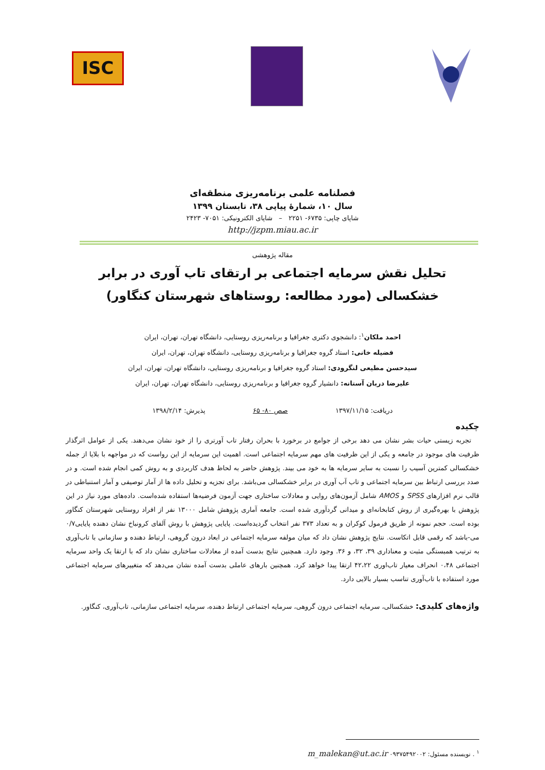ISC
فصلنامه علمی برنامه‌ریزی منطقه‌ای
سال ۱۰، شمارۀ پیاپی ۳۸، تابستان ۱۳۹۹
شاپای چاپی: ۶۷۳۵- ۲۲۵۱ – شاپای الکترونیکی: ۷۰۵۱- ۲۴۲۳
http://jzpm.miau.ac.ir
مقاله پژوهشی
تحلیل نقش سرمایه اجتماعی بر ارتقای تاب آوری در برابر خشکسالی (مورد مطالعه: روستاهای شهرستان کنگاور)
احمد ملکان<sup>۱</sup>: دانشجوی دکتری جغرافیا و برنامه‌ریزی روستایی، دانشگاه تهران، تهران، ایران
فضیله خانی: استاد گروه جغرافیا و برنامه‌ریزی روستایی، دانشگاه تهران، تهران، ایران
سیدحسن مطیعی لنگرودی: استاد گروه جغرافیا و برنامه‌ریزی روستایی، دانشگاه تهران، تهران، ایران
علیرضا دربان آستانه: دانشیار گروه جغرافیا و برنامه‌ریزی روستایی، دانشگاه تهران، تهران، ایران
دریافت: ۱۳۹۷/۱۱/۱۵ صص ۸۰- ۶۵ پذیرش: ۱۳۹۸/۲/۱۴
چکیده
تجربه زیستی حیات بشر نشان می دهد برخی از جوامع در برخورد با بحران رفتار تاب آورتری را از خود نشان می‌دهند. یکی از عوامل اثرگذار ظرفیت های موجود در جامعه و یکی از این ظرفیت های مهم سرمایه اجتماعی است. اهمیت این سرمایه از این رواست که در مواجهه با بلایا از جمله خشکسالی کمترین آسیب را نسبت به سایر سرمایه ها به خود می بیند. پژوهش حاضر به لحاظ هدف کاربردی و به روش کمی انجام شده است. و در صدد بررسی ارتباط بین سرمایه اجتماعی و تاب آب آوری در برابر خشکسالی می‌باشد. برای تجزیه و تحلیل داده ها از آمار توصیفی و آمار استنباطی در قالب نرم افزارهای SPSS و AMOS شامل آزمون‌های روایی و معادلات ساختاری جهت آزمون فرضیه‌ها استفاده شده‌است. داده‌های مورد نیاز در این پژوهش با بهره‌گیری از روش کتابخانه‌ای و میدانی گردآوری شده است. جامعه آماری پژوهش شامل ۱۳۰۰۰ نفر از افراد روستایی شهرستان کنگاور بوده است. حجم نمونه از طریق فرمول کوکران و به تعداد ۳۷۳ نفر انتخاب گردیده‌است. پایایی پژوهش با روش آلفای کرونباخ نشان دهنده پایایی۰/۷ می-باشد که رقمی قابل اتکاست. نتایج پژوهش نشان داد که میان مولفه سرمایه اجتماعی در ابعاد درون گروهی، ارتباط دهنده و سازمانی با تاب‌آوری به ترتیب همبستگی مثبت و معناداری ۳۹، ۳۲، و ۳۶. وجود دارد. همچنین نتایج بدست آمده از معادلات ساختاری نشان داد که با ارتقا یک واحد سرمایه اجتماعی ۰،۴۸ انحراف معیار تاب‌اوری ۴۲،۲۲ ارتقا پیدا خواهد کرد. همچنین بارهای عاملی بدست آمده نشان می‌دهد که متغییرهای سرمایه اجتماعی مورد استفاده با تاب‌آوری تناسب بسیار بالایی دارد.
واژه‌های کلیدی: خشکسالی، سرمایه اجتماعی درون گروهی، سرمایه اجتماعی ارتباط دهنده، سرمایه اجتماعی سازمانی، تاب‌آوری، کنگاور.
<sup>۱</sup> . نویسنده مسئول: m_malekan@ut.ac.ir ۰۹۳۷۵۴۹۲۰۰۲